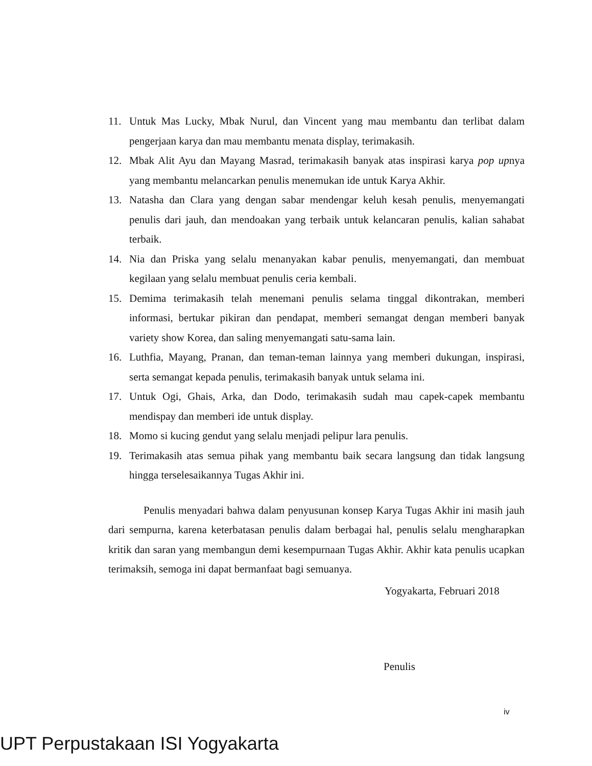11. Untuk Mas Lucky, Mbak Nurul, dan Vincent yang mau membantu dan terlibat dalam pengerjaan karya dan mau membantu menata display, terimakasih.
12. Mbak Alit Ayu dan Mayang Masrad, terimakasih banyak atas inspirasi karya pop upnya yang membantu melancarkan penulis menemukan ide untuk Karya Akhir.
13. Natasha dan Clara yang dengan sabar mendengar keluh kesah penulis, menyemangati penulis dari jauh, dan mendoakan yang terbaik untuk kelancaran penulis, kalian sahabat terbaik.
14. Nia dan Priska yang selalu menanyakan kabar penulis, menyemangati, dan membuat kegilaan yang selalu membuat penulis ceria kembali.
15. Demima terimakasih telah menemani penulis selama tinggal dikontrakan, memberi informasi, bertukar pikiran dan pendapat, memberi semangat dengan memberi banyak variety show Korea, dan saling menyemangati satu-sama lain.
16. Luthfia, Mayang, Pranan, dan teman-teman lainnya yang memberi dukungan, inspirasi, serta semangat kepada penulis, terimakasih banyak untuk selama ini.
17. Untuk Ogi, Ghais, Arka, dan Dodo, terimakasih sudah mau capek-capek membantu mendispay dan memberi ide untuk display.
18. Momo si kucing gendut yang selalu menjadi pelipur lara penulis.
19. Terimakasih atas semua pihak yang membantu baik secara langsung dan tidak langsung hingga terselesaikannya Tugas Akhir ini.
Penulis menyadari bahwa dalam penyusunan konsep Karya Tugas Akhir ini masih jauh dari sempurna, karena keterbatasan penulis dalam berbagai hal, penulis selalu mengharapkan kritik dan saran yang membangun demi kesempurnaan Tugas Akhir. Akhir kata penulis ucapkan terimaksih, semoga ini dapat bermanfaat bagi semuanya.
Yogyakarta, Februari 2018
Penulis
iv
UPT Perpustakaan ISI Yogyakarta